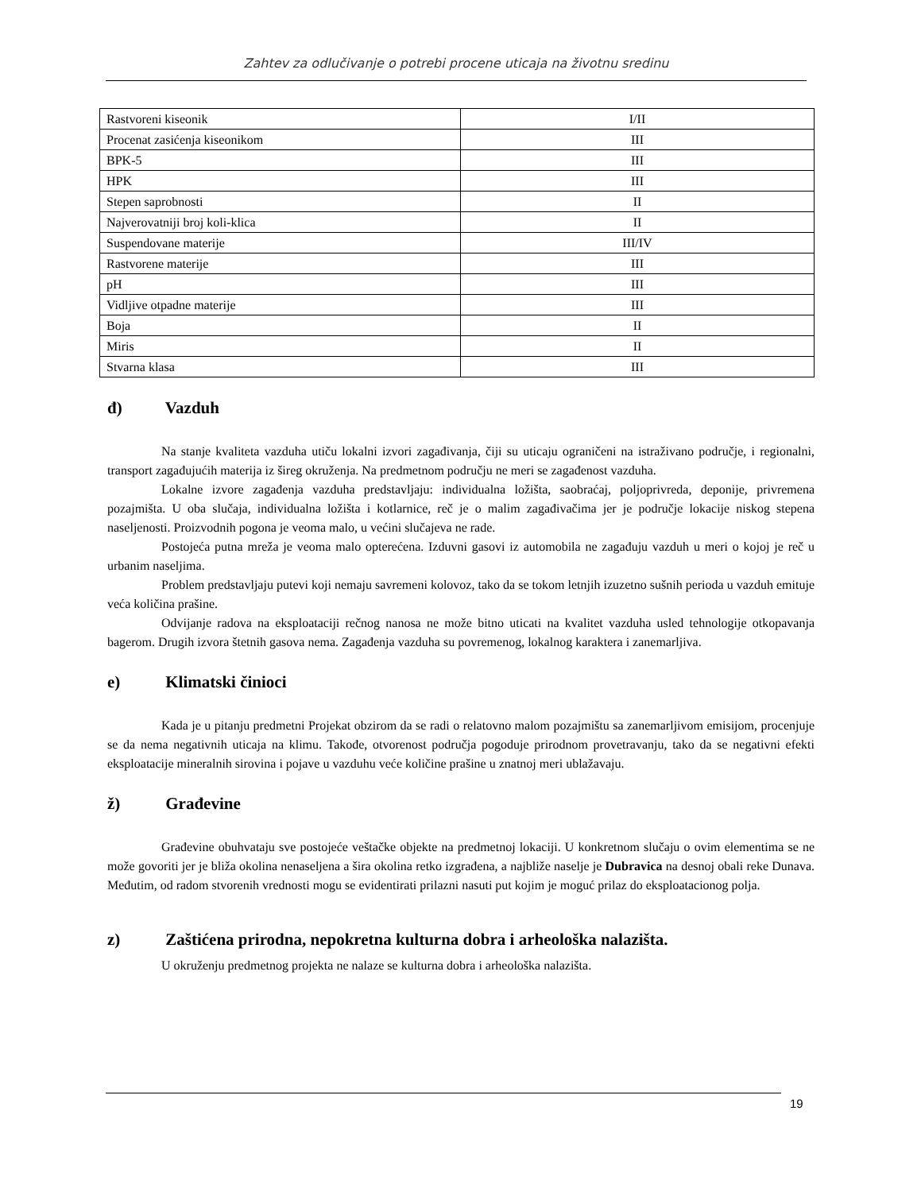Zahtev za odlučivanje o potrebi procene uticaja na životnu sredinu
| Rastvoreni kiseonik | I/II |
| Procenat zasićenja kiseonikom | III |
| BPK-5 | III |
| HPK | III |
| Stepen saprobnosti | II |
| Najverovatniji broj koli-klica | II |
| Suspendovane materije | III/IV |
| Rastvorene materije | III |
| pH | III |
| Vidljive otpadne materije | III |
| Boja | II |
| Miris | II |
| Stvarna klasa | III |
đ) Vazduh
Na stanje kvaliteta vazduha utiču lokalni izvori zagađivanja, čiji su uticaju ograničeni na istraživano područje, i regionalni, transport zagađujućih materija iz šireg okruženja. Na predmetnom području ne meri se zagađenost vazduha.
Lokalne izvore zagađenja vazduha predstavljaju: individualna ložišta, saobraćaj, poljoprivreda, deponije, privremena pozajmišta. U oba slučaja, individualna ložišta i kotlarnice, reč je o malim zagađivačima jer je područje lokacije niskog stepena naseljenosti. Proizvodnih pogona je veoma malo, u većini slučajeva ne rade.
Postojeća putna mreža je veoma malo opterećena. Izduvni gasovi iz automobila ne zagađuju vazduh u meri o kojoj je reč u urbanim naseljima.
Problem predstavljaju putevi koji nemaju savremeni kolovoz, tako da se tokom letnjih izuzetno sušnih perioda u vazduh emituje veća količina prašine.
Odvijanje radova na eksploataciji rečnog nanosa ne može bitno uticati na kvalitet vazduha usled tehnologije otkopavanja bagerom. Drugih izvora štetnih gasova nema. Zagađenja vazduha su povremenog, lokalnog karaktera i zanemarljiva.
e) Klimatski činioci
Kada je u pitanju predmetni Projekat obzirom da se radi o relatovno malom pozajmištu sa zanemarljivom emisijom, procenjuje se da nema negativnih uticaja na klimu. Takođe, otvorenost područja pogoduje prirodnom provetravanju, tako da se negativni efekti eksploatacije mineralnih sirovina i pojave u vazduhu veće količine prašine u znatnoj meri ublažavaju.
ž) Građevine
Građevine obuhvataju sve postojeće veštačke objekte na predmetnoj lokaciji. U konkretnom slučaju o ovim elementima se ne može govoriti jer je bliža okolina nenaseljena a šira okolina retko izgrađena, a najbliže naselje je Dubravica na desnoj obali reke Dunava. Međutim, od radom stvorenih vrednosti mogu se evidentirati prilazni nasuti put kojim je moguć prilaz do eksploatacionog polja.
z) Zaštićena prirodna, nepokretna kulturna dobra i arheološka nalazišta.
U okruženju predmetnog projekta ne nalaze se kulturna dobra i arheološka nalazišta.
19